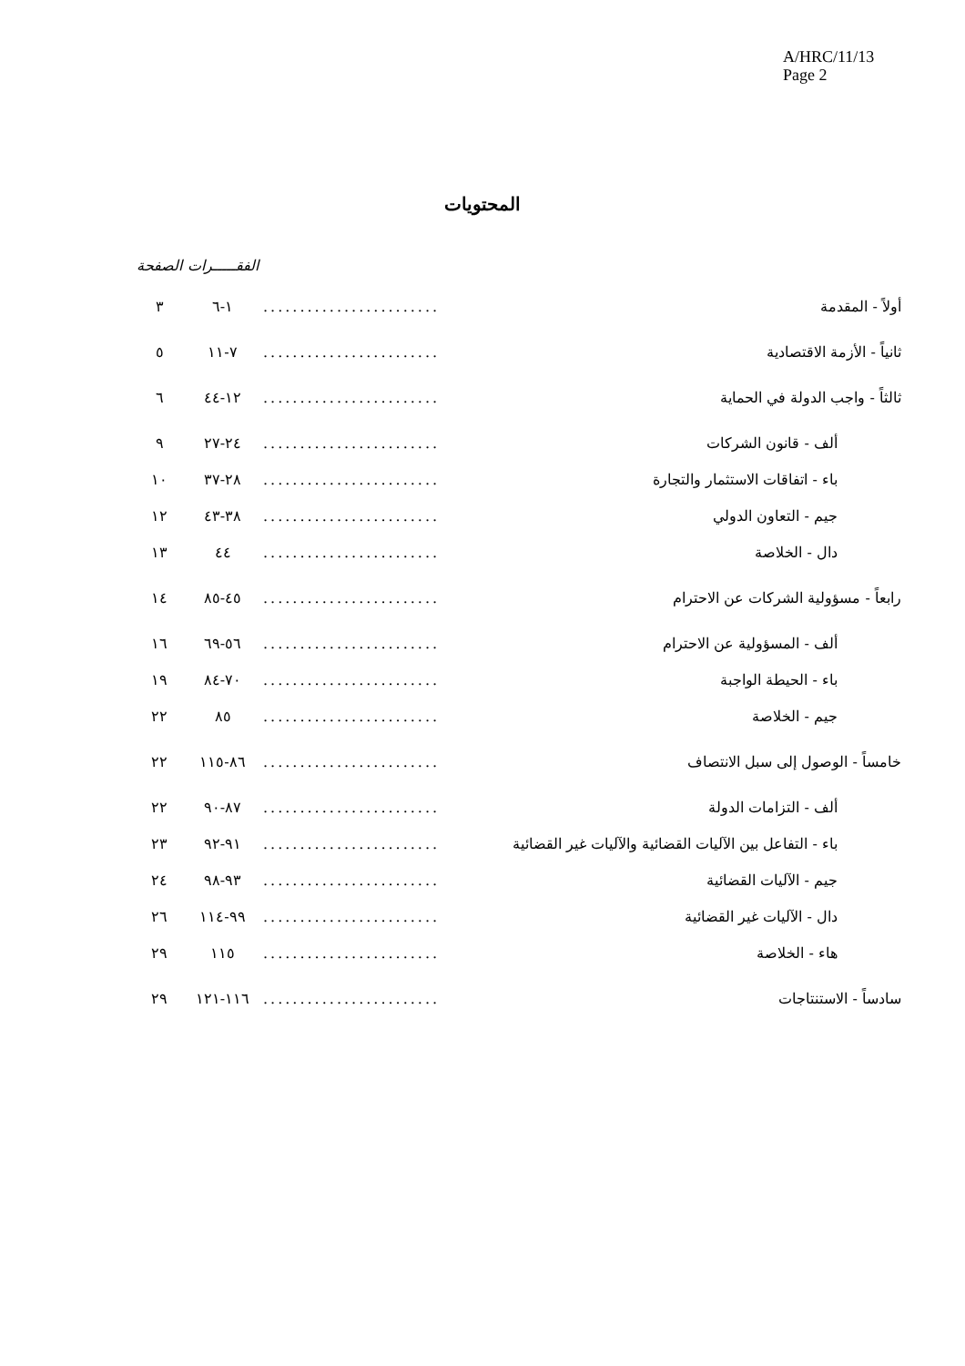A/HRC/11/13
Page 2
المحتويات
| | | الفقـــــرات | الصفحة |
| --- | --- | --- | --- |
| أولاً - المقدمة | ........................ | ١-٦ | ٣ |
| ثانياً - الأزمة الاقتصادية | ........................ | ٧-١١ | ٥ |
| ثالثاً - واجب الدولة في الحماية | ........................ | ١٢-٤٤ | ٦ |
| ألف - قانون الشركات | ........................ | ٢٤-٢٧ | ٩ |
| باء - اتفاقات الاستثمار والتجارة | ........................ | ٢٨-٣٧ | ١٠ |
| جيم - التعاون الدولي | ........................ | ٣٨-٤٣ | ١٢ |
| دال - الخلاصة | ........................ | ٤٤ | ١٣ |
| رابعاً - مسؤولية الشركات عن الاحترام | ........................ | ٤٥-٨٥ | ١٤ |
| ألف - المسؤولية عن الاحترام | ........................ | ٥٦-٦٩ | ١٦ |
| باء - الحيطة الواجبة | ........................ | ٧٠-٨٤ | ١٩ |
| جيم - الخلاصة | ........................ | ٨٥ | ٢٢ |
| خامساً - الوصول إلى سبل الانتصاف | ........................ | ٨٦-١١٥ | ٢٢ |
| ألف - التزامات الدولة | ........................ | ٨٧-٩٠ | ٢٢ |
| باء - التفاعل بين الآليات القضائية والآليات غير القضائية | ........................ | ٩١-٩٢ | ٢٣ |
| جيم - الآليات القضائية | ........................ | ٩٣-٩٨ | ٢٤ |
| دال - الآليات غير القضائية | ........................ | ٩٩-١١٤ | ٢٦ |
| هاء - الخلاصة | ........................ | ١١٥ | ٢٩ |
| سادساً - الاستنتاجات | ........................ | ١١٦-١٢١ | ٢٩ |